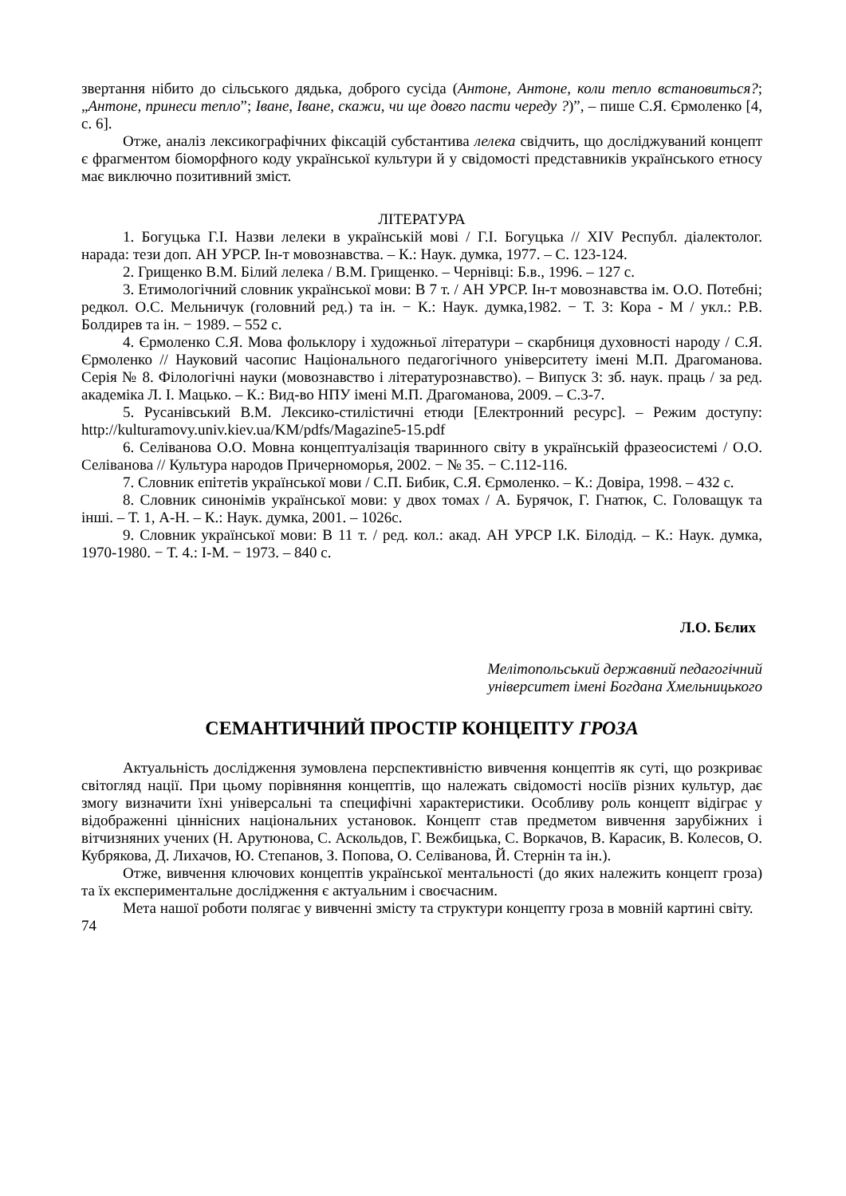звертання нібито до сільського дядька, доброго сусіда (Антоне, Антоне, коли тепло встановиться?; „Антоне, принеси тепло”; Іване, Іване, скажи, чи ще довго пасти череду ?)”, – пише С.Я. Єрмоленко [4, с. 6].
Отже, аналіз лексикографічних фіксацій субстантива лелека свідчить, що досліджуваний концепт є фрагментом біоморфного коду української культури й у свідомості представників українського етносу має виключно позитивний зміст.
ЛІТЕРАТУРА
1. Богуцька Г.І. Назви лелеки в українській мові / Г.І. Богуцька // XIV Республ. діалектолог. нарада: тези доп. АН УРСР. Ін-т мовознавства. – К.: Наук. думка, 1977. – С. 123-124.
2. Грищенко В.М. Білий лелека / В.М. Грищенко. – Чернівці: Б.в., 1996. – 127 с.
3. Етимологічний словник української мови: В 7 т. / АН УРСР. Ін-т мовознавства ім. О.О. Потебні; редкол. О.С. Мельничук (головний ред.) та ін. − К.: Наук. думка,1982. − Т. 3: Кора - М / укл.: Р.В. Болдирев та ін. − 1989. – 552 с.
4. Єрмоленко С.Я. Мова фольклору і художньої літератури – скарбниця духовності народу / С.Я. Єрмоленко // Науковий часопис Національного педагогічного університету імені М.П. Драгоманова. Серія № 8. Філологічні науки (мовознавство і літературознавство). – Випуск 3: зб. наук. праць / за ред. академіка Л. І. Мацько. – К.: Вид-во НПУ імені М.П. Драгоманова, 2009. – С.3-7.
5. Русанівський В.М. Лексико-стилістичні етюди [Електронний ресурс]. – Режим доступу: http://kulturamovy.univ.kiev.ua/KM/pdfs/Magazine5-15.pdf
6. Селіванова О.О. Мовна концептуалізація тваринного світу в українській фразеосистемі / О.О. Селіванова // Культура народов Причерноморья, 2002. − № 35. − С.112-116.
7. Словник епітетів української мови / С.П. Бибик, С.Я. Єрмоленко. – К.: Довіра, 1998. – 432 с.
8. Словник синонімів української мови: у двох томах / А. Бурячок, Г. Гнатюк, С. Головащук та інші. – Т. 1, А-Н. – К.: Наук. думка, 2001. – 1026с.
9. Словник української мови: В 11 т. / ред. кол.: акад. АН УРСР І.К. Білодід. – К.: Наук. думка, 1970-1980. − Т. 4.: І-М. − 1973. – 840 с.
Л.О. Бєлих
Мелітопольський державний педагогічний
університет імені Богдана Хмельницького
СЕМАНТИЧНИЙ ПРОСТІР КОНЦЕПТУ ГРОЗА
Актуальність дослідження зумовлена перспективністю вивчення концептів як суті, що розкриває світогляд нації. При цьому порівняння концептів, що належать свідомості носіїв різних культур, дає змогу визначити їхні універсальні та специфічні характеристики. Особливу роль концепт відіграє у відображенні ціннісних національних установок. Концепт став предметом вивчення зарубіжних і вітчизняних учених (Н. Арутюнова, С. Аскольдов, Г. Вежбицька, С. Воркачов, В. Карасик, В. Колесов, О. Кубрякова, Д. Лихачов, Ю. Степанов, З. Попова, О. Селіванова, Й. Стернін та ін.).
Отже, вивчення ключових концептів української ментальності (до яких належить концепт гроза) та їх експериментальне дослідження є актуальним і своєчасним.
Мета нашої роботи полягає у вивченні змісту та структури концепту гроза в мовній картині світу.
74